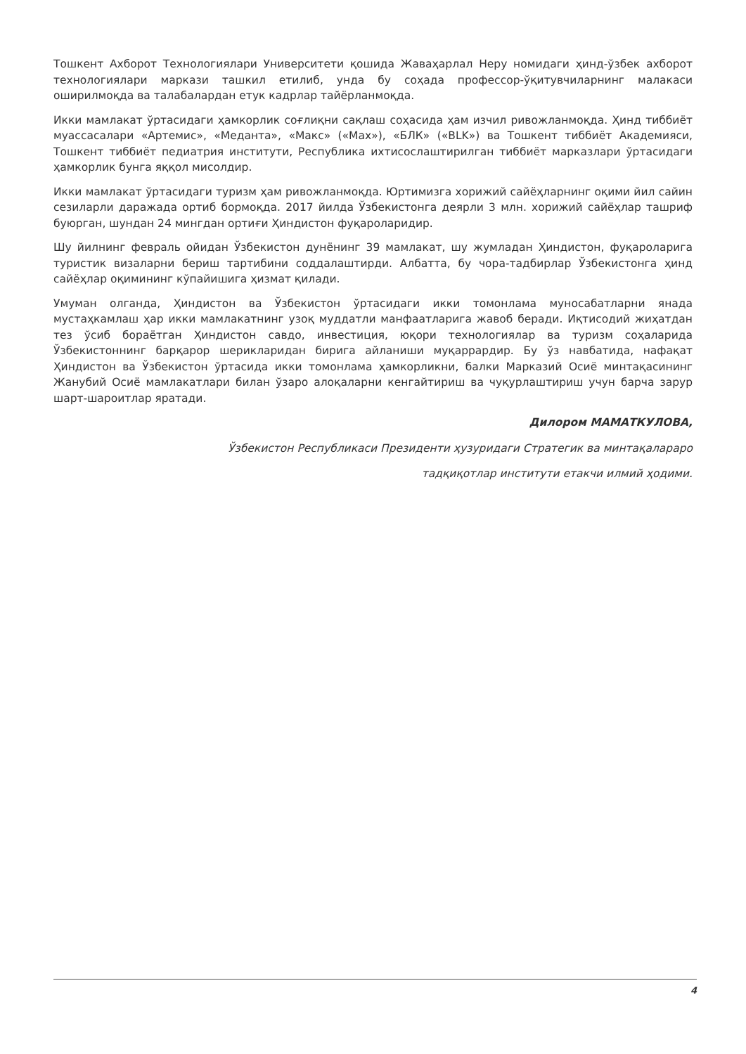Тошкент Ахборот Технологиялари Университети қошида Жаваҳарлал Неру номидаги ҳинд-ўзбек ахборот технологиялари маркази ташкил етилиб, унда бу соҳада профессор-ўқитувчиларнинг малакаси оширилмоқда ва талабалардан етук кадрлар тайёрланмоқда.
Икки мамлакат ўртасидаги ҳамкорлик соғлиқни сақлаш соҳасида ҳам изчил ривожланмоқда. Ҳинд тиббиёт муассасалари «Артемис», «Меданта», «Макс» («Max»), «БЛК» («BLK») ва Тошкент тиббиёт Академияси, Тошкент тиббиёт педиатрия институти, Республика ихтисослаштирилган тиббиёт марказлари ўртасидаги ҳамкорлик бунга яққол мисолдир.
Икки мамлакат ўртасидаги туризм ҳам ривожланмоқда. Юртимизга хорижий сайёҳларнинг оқими йил сайин сезиларли даражада ортиб бормоқда. 2017 йилда Ўзбекистонга деярли 3 млн. хорижий сайёҳлар ташриф буюрган, шундан 24 мингдан ортиғи Ҳиндистон фуқароларидир.
Шу йилнинг февраль ойидан Ўзбекистон дунёнинг 39 мамлакат, шу жумладан Ҳиндистон, фуқароларига туристик визаларни бериш тартибини соддалаштирди. Албатта, бу чора-тадбирлар Ўзбекистонга ҳинд сайёҳлар оқимининг кўпайишига ҳизмат қилади.
Умуман олганда, Ҳиндистон ва Ўзбекистон ўртасидаги икки томонлама муносабатларни янада мустаҳкамлаш ҳар икки мамлакатнинг узоқ муддатли манфаатларига жавоб беради. Иқтисодий жиҳатдан тез ўсиб бораётган Ҳиндистон савдо, инвестиция, юқори технологиялар ва туризм соҳаларида Ўзбекистоннинг барқарор шерикларидан бирига айланиши муқаррардир. Бу ўз навбатида, нафақат Ҳиндистон ва Ўзбекистон ўртасида икки томонлама ҳамкорликни, балки Марказий Осиё минтақасининг Жанубий Осиё мамлакатлари билан ўзаро алоқаларни кенгайтириш ва чуқурлаштириш учун барча зарур шарт-шароитлар яратади.
Дилором МАМАТКУЛОВА,
Ўзбекистон Республикаси Президенти ҳузуридаги Стратегик ва минтақалараро
тадқиқотлар институти етакчи илмий ҳодими.
4